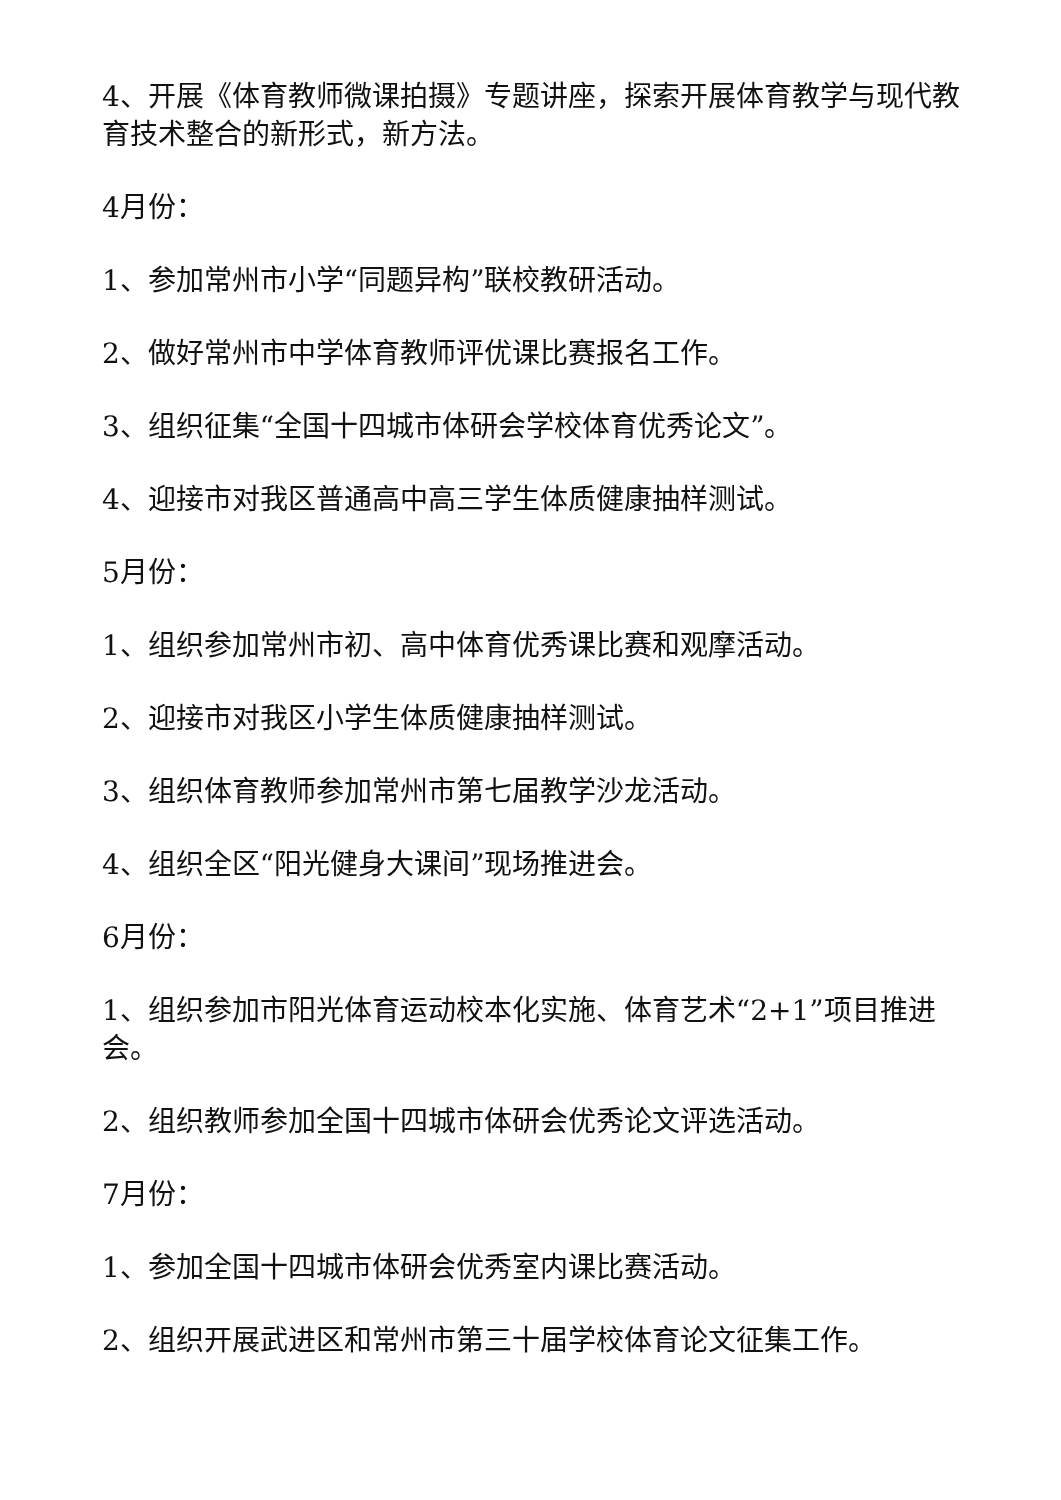4、开展《体育教师微课拍摄》专题讲座，探索开展体育教学与现代教育技术整合的新形式，新方法。
4月份：
1、参加常州市小学“同题异构”联校教研活动。
2、做好常州市中学体育教师评优课比赛报名工作。
3、组织征集“全国十四城市体研会学校体育优秀论文”。
4、迎接市对我区普通高中高三学生体质健康抽样测试。
5月份：
1、组织参加常州市初、高中体育优秀课比赛和观摩活动。
2、迎接市对我区小学生体质健康抽样测试。
3、组织体育教师参加常州市第七届教学沙龙活动。
4、组织全区“阳光健身大课间”现场推进会。
6月份：
1、组织参加市阳光体育运动校本化实施、体育艺术“2+1”项目推进会。
2、组织教师参加全国十四城市体研会优秀论文评选活动。
7月份：
1、参加全国十四城市体研会优秀室内课比赛活动。
2、组织开展武进区和常州市第三十届学校体育论文征集工作。